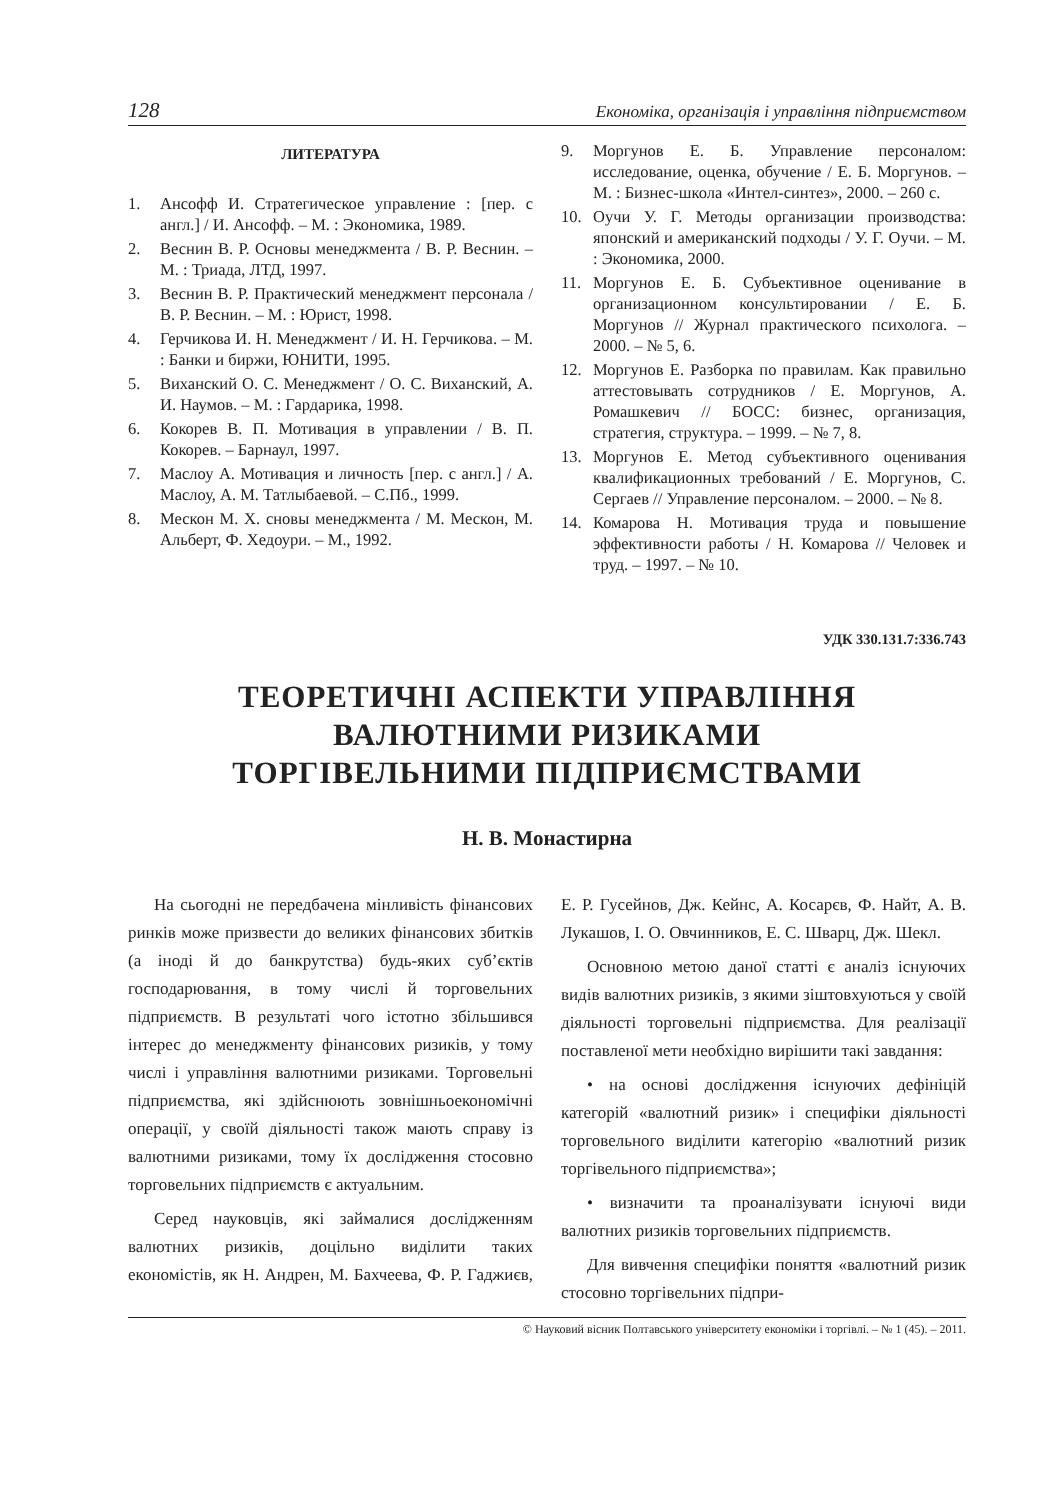128 Економіка, організація і управління підприємством
ЛИТЕРАТУРА
1. Ансофф И. Стратегическое управление : [пер. с англ.] / И. Ансофф. – М. : Экономика, 1989.
2. Веснин В. Р. Основы менеджмента / В. Р. Веснин. – М. : Триада, ЛТД, 1997.
3. Веснин В. Р. Практический менеджмент персонала / В. Р. Веснин. – М. : Юрист, 1998.
4. Герчикова И. Н. Менеджмент / И. Н. Герчикова. – М. : Банки и биржи, ЮНИТИ, 1995.
5. Виханский О. С. Менеджмент / О. С. Виханский, А. И. Наумов. – М. : Гардарика, 1998.
6. Кокорев В. П. Мотивация в управлении / В. П. Кокорев. – Барнаул, 1997.
7. Маслоу А. Мотивация и личность [пер. с англ.] / А. Маслоу, А. М. Татлыбаевой. – С.Пб., 1999.
8. Мескон М. Х. сновы менеджмента / М. Мескон, М. Альберт, Ф. Хедоури. – М., 1992.
9. Моргунов Е. Б. Управление персоналом: исследование, оценка, обучение / Е. Б. Моргунов. – М. : Бизнес-школа «Интел-синтез», 2000. – 260 с.
10. Оучи У. Г. Методы организации производства: японский и американский подходы / У. Г. Оучи. – М. : Экономика, 2000.
11. Моргунов Е. Б. Субъективное оценивание в организационном консультировании / Е. Б. Моргунов // Журнал практического психолога. – 2000. – № 5, 6.
12. Моргунов Е. Разборка по правилам. Как правильно аттестовывать сотрудников / Е. Моргунов, А. Ромашкевич // БОСС: бизнес, организация, стратегия, структура. – 1999. – № 7, 8.
13. Моргунов Е. Метод субъективного оценивания квалификационных требований / Е. Моргунов, С. Сергаев // Управление персоналом. – 2000. – № 8.
14. Комарова Н. Мотивация труда и повышение эффективности работы / Н. Комарова // Человек и труд. – 1997. – № 10.
УДК 330.131.7:336.743
ТЕОРЕТИЧНІ АСПЕКТИ УПРАВЛІННЯ
ВАЛЮТНИМИ РИЗИКАМИ
ТОРГІВЕЛЬНИМИ ПІДПРИЄМСТВАМИ
Н. В. Монастирна
На сьогодні не передбачена мінливість фінансових ринків може призвести до великих фінансових збитків (а іноді й до банкрутства) будь-яких суб’єктів господарювання, в тому числі й торговельних підприємств. В результаті чого істотно збільшився інтерес до менеджменту фінансових ризиків, у тому числі і управління валютними ризиками. Торговельні підприємства, які здійснюють зовнішньоекономічні операції, у своїй діяльності також мають справу із валютними ризиками, тому їх дослідження стосовно торговельних підприємств є актуальним.
Серед науковців, які займалися дослідженням валютних ризиків, доцільно виділити таких економістів, як Н. Андрен, М. Бахчеева, Ф. Р. Гаджиєв, Е. Р. Гусейнов, Дж. Кейнс, А. Косарєв, Ф. Найт, А. В. Лукашов, І. О. Овчинников, Е. С. Шварц, Дж. Шекл.
Основною метою даної статті є аналіз існуючих видів валютних ризиків, з якими зіштовхуються у своїй діяльності торговельні підприємства. Для реалізації поставленої мети необхідно вирішити такі завдання:
• на основі дослідження існуючих дефініцій категорій «валютний ризик» і специфіки діяльності торговельного виділити категорію «валютний ризик торгівельного підприємства»;
• визначити та проаналізувати існуючі види валютних ризиків торговельних підприємств.
Для вивчення специфіки поняття «валютний ризик стосовно торгівельних підпри-
© Науковий вісник Полтавського університету економіки і торгівлі. – № 1 (45). – 2011.